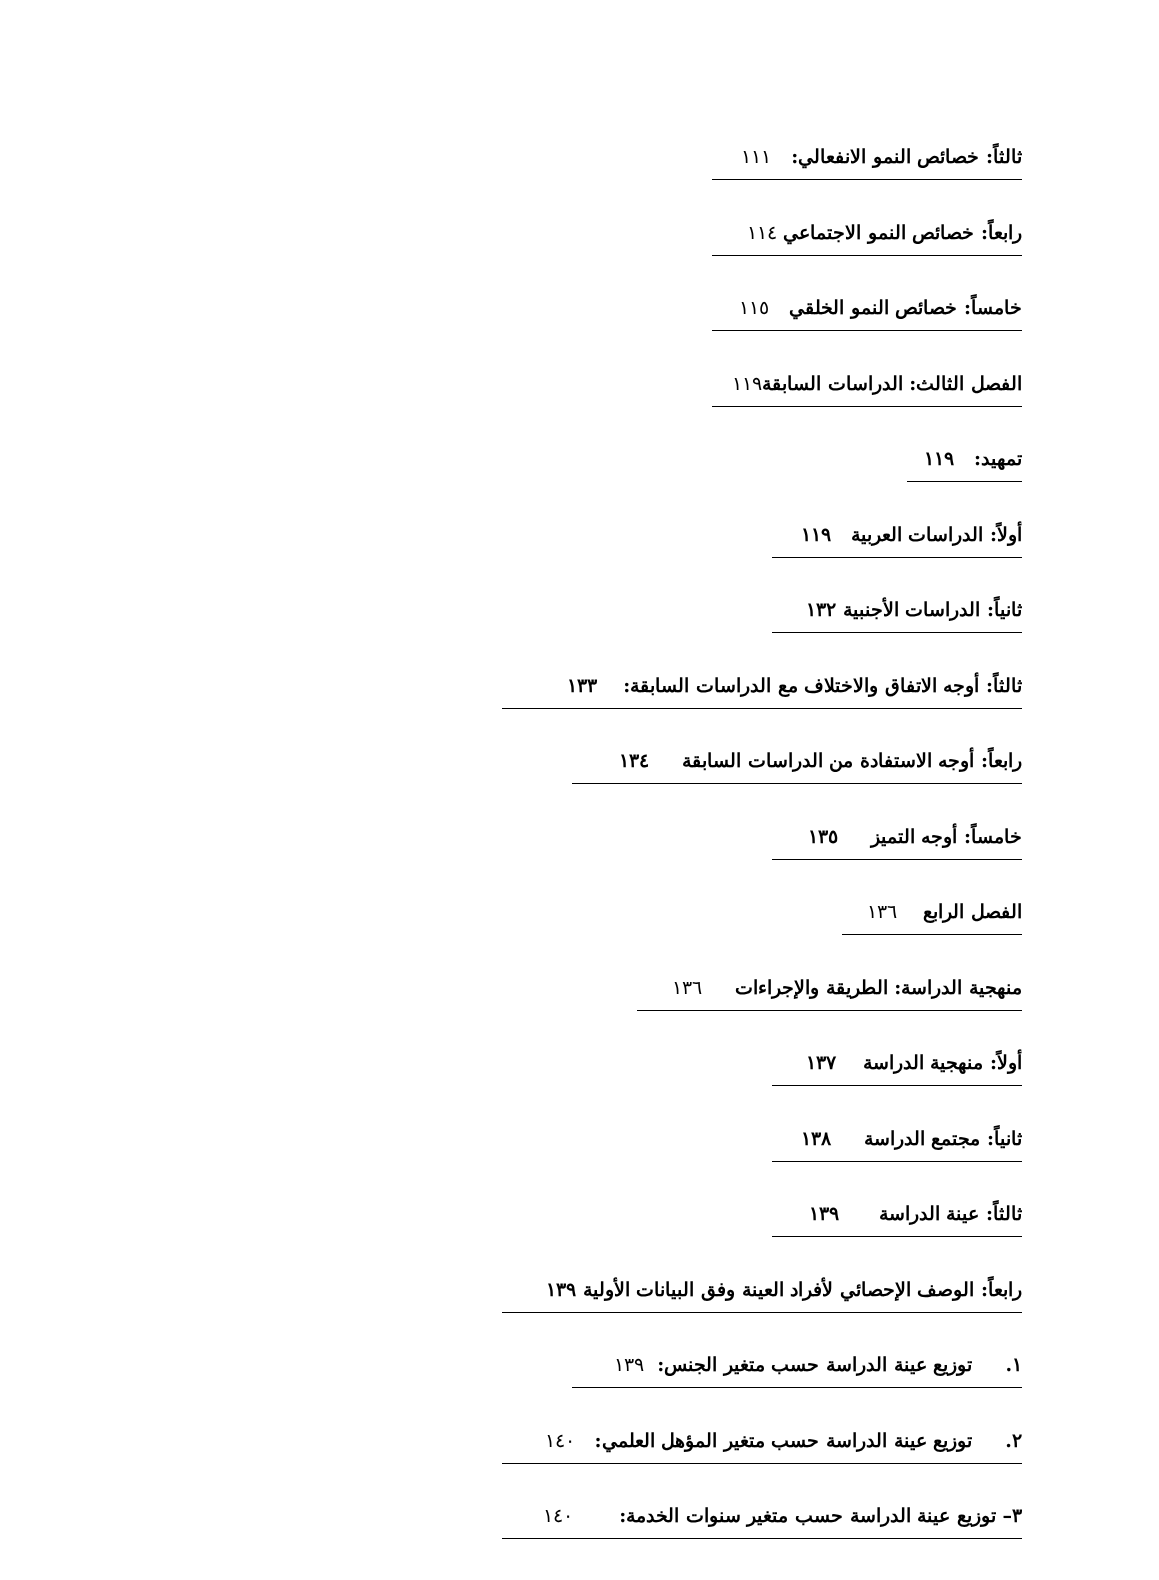ثالثاً: خصائص النمو الانفعالي: ١١١
رابعاً: خصائص النمو الاجتماعي ١١٤
خامساً: خصائص النمو الخلقي ١١٥
الفصل الثالث: الدراسات السابقة١١٩
تمهيد: ١١٩
أولاً: الدراسات العربية ١١٩
ثانياً: الدراسات الأجنبية ١٣٢
ثالثاً: أوجه الاتفاق والاختلاف مع الدراسات السابقة: ١٣٣
رابعاً: أوجه الاستفادة من الدراسات السابقة ١٣٤
خامساً: أوجه التميز ١٣٥
الفصل الرابع ١٣٦
منهجية الدراسة: الطريقة والإجراءات ١٣٦
أولاً: منهجية الدراسة ١٣٧
ثانياً: مجتمع الدراسة ١٣٨
ثالثاً: عينة الدراسة ١٣٩
رابعاً: الوصف الإحصائي لأفراد العينة وفق البيانات الأولية ١٣٩
١. توزيع عينة الدراسة حسب متغير الجنس: ١٣٩
٢. توزيع عينة الدراسة حسب متغير المؤهل العلمي: ١٤٠
٣– توزيع عينة الدراسة حسب متغير سنوات الخدمة: ١٤٠